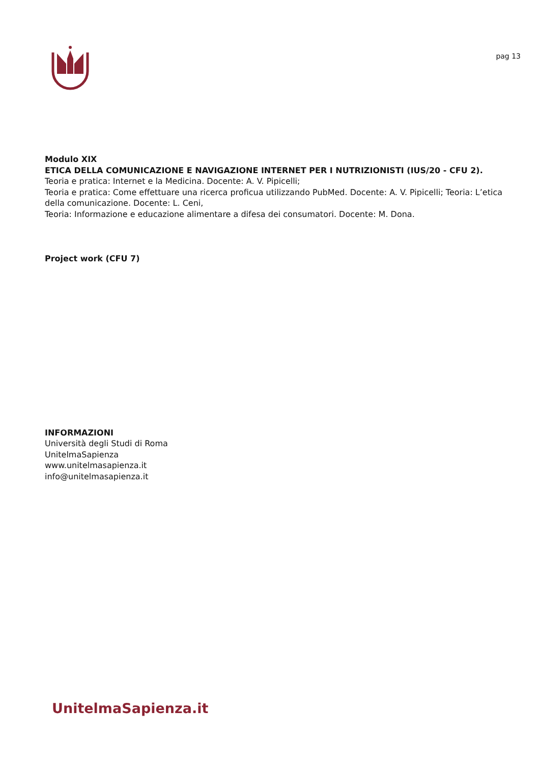pag 13
Modulo XIX
ETICA DELLA COMUNICAZIONE E NAVIGAZIONE INTERNET PER I NUTRIZIONISTI (IUS/20 - CFU 2).
Teoria e pratica: Internet e la Medicina. Docente: A. V. Pipicelli;
Teoria e pratica: Come effettuare una ricerca proficua utilizzando PubMed. Docente: A. V. Pipicelli; Teoria: L’etica della comunicazione. Docente: L. Ceni,
Teoria: Informazione e educazione alimentare a difesa dei consumatori. Docente: M. Dona.
Project work (CFU 7)
INFORMAZIONI
Università degli Studi di Roma
UnitelmaSapienza
www.unitelmasapienza.it
info@unitelmasapienza.it
UnitelmaSapienza.it